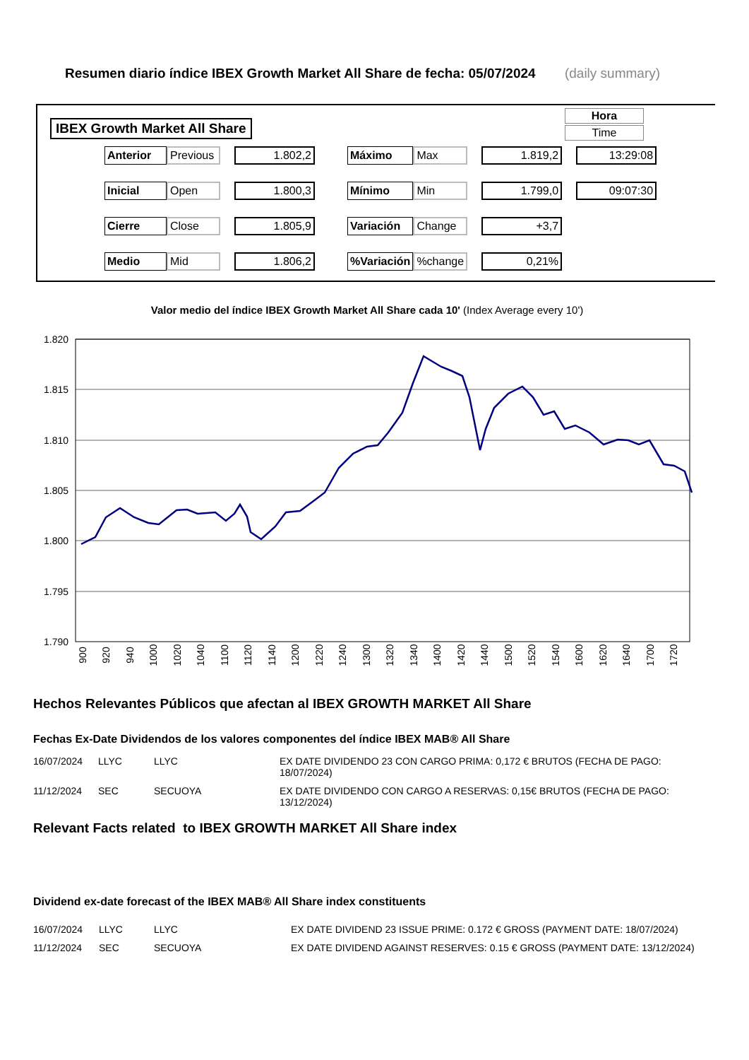Resumen diario índice IBEX Growth Market All Share de fecha: 05/07/2024 (daily summary)
IBEX Growth Market All Share
Hora
Time
| Anterior | Previous | | 1.802,2 | | Máximo | Max | | 1.819,2 | | 13:29:08 |
| Inicial | Open | | 1.800,3 | | Mínimo | Min | | 1.799,0 | | 09:07:30 |
| Cierre | Close | | 1.805,9 | | Variación | Change | | +3,7 | | |
| Medio | Mid | | 1.806,2 | | %Variación | %change | | 0,21% | | |
Valor medio del índice IBEX Growth Market All Share cada 10' (Index Average every 10')
1.820
1.815
1.810
1.805
1.800
1.795
1.790
900
920
940
1000
1020
1040
1100
1120
1140
1200
1220
1240
1300
1320
1340
1400
1420
1440
1500
1520
1540
1600
1620
1640
1700
1720
Hechos Relevantes Públicos que afectan al IBEX GROWTH MARKET All Share
Fechas Ex-Date Dividendos de los valores componentes del índice IBEX MAB® All Share
| 16/07/2024 | LLYC | LLYC | EX DATE DIVIDENDO 23 CON CARGO PRIMA: 0,172 € BRUTOS (FECHA DE PAGO: 18/07/2024) |
| 11/12/2024 | SEC | SECUOYA | EX DATE DIVIDENDO CON CARGO A RESERVAS: 0,15€ BRUTOS (FECHA DE PAGO: 13/12/2024) |
Relevant Facts related to IBEX GROWTH MARKET All Share index
Dividend ex-date forecast of the IBEX MAB® All Share index constituents
| 16/07/2024 | LLYC | LLYC | EX DATE DIVIDEND 23 ISSUE PRIME: 0.172 € GROSS (PAYMENT DATE: 18/07/2024) |
| 11/12/2024 | SEC | SECUOYA | EX DATE DIVIDEND AGAINST RESERVES: 0.15 € GROSS (PAYMENT DATE: 13/12/2024) |